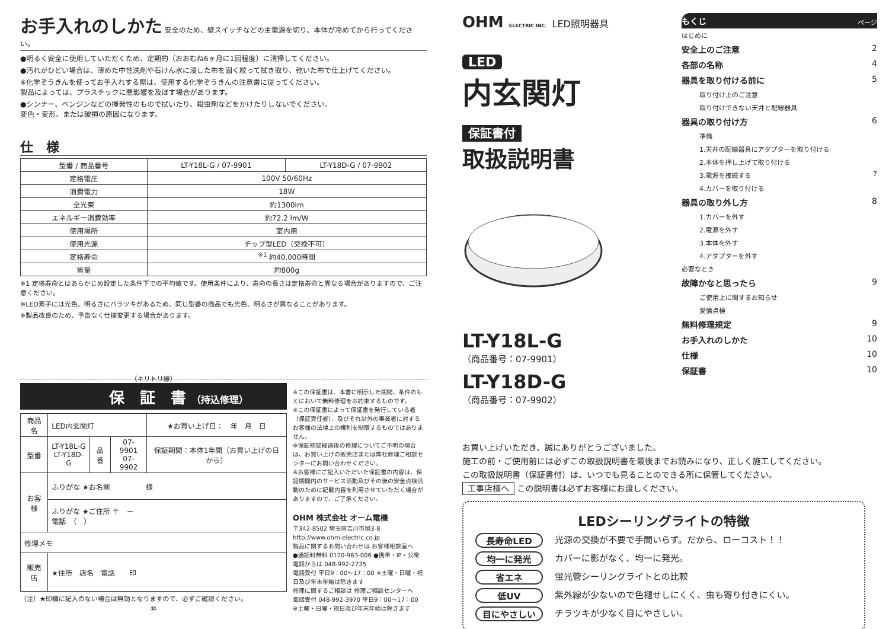お手入れのしかた
安全のため、壁スイッチなどの主電源を切り、本体が冷めてから行ってください。
●明るく安全に使用していただくため、定期的（おおむね6ヶ月に1回程度）に清掃してください。
●汚れがひどい場合は、薄めた中性洗剤や石けん水に浸した布を固く絞って拭き取り、乾いた布で仕上げてください。
※化学ぞうきんを使ってお手入れする際は、使用する化学ぞうきんの注意書に従ってください。
製品によっては、プラスチックに悪影響を及ぼす場合があります。
●シンナー、ベンジンなどの揮発性のもので拭いたり、殺虫剤などをかけたりしないでください。
変色・変形、または破損の原因になります。
仕　様
| 型番 / 商品番号 | LT-Y18L-G / 07-9901 | LT-Y18D-G / 07-9902 |
| 定格電圧 | 100V 50/60Hz | |
| 消費電力 | 18W | |
| 全光束 | 約1300lm | |
| エネルギー消費効率 | 約72.2 lm/W | |
| 使用場所 | 室内用 | |
| 使用光源 | チップ型LED（交換不可） | |
| 定格寿命 | <sup>※1</sup> 約40,000時間 | |
| 質量 | 約800g | |
※1 定格寿命とはあらかじめ設定した条件下での平均値です。使用条件により、寿命の長さは定格寿命と異なる場合がありますので、ご注意ください。
※LED素子には光色、明るさにバラツキがあるため、同じ型番の商品でも光色、明るさが異なることがあります。
※製品改良のため、予告なく仕様変更する場合があります。
（キリトリ線）
保　証　書 （持込修理）
| 商品名 | LED内玄関灯 | | | ★お買い上げ日： 年 月 日 |
| 型番 | LT-Y18L-G LT-Y18D-G | 品番 | 07-9901 07-9902 | 保証期間：本体1年間（お買い上げの日から） |
| お客様 | ふりがな ★お名前 様 | | | |
| | ふりがな ★ご住所 〒 － 電話 （ ） | | | |
| 修理メモ | | | | |
| 販売店 | ★住所 店名 電話 印 | | | |
（注）★印欄に記入のない場合は無効となりますので、必ずご確認ください。
⑩
※この保証書は、本書に明示した期間、条件のもとにおいて無料修理をお約束するものです。
※この保証書によって保証書を発行している者（保証責任者）、及びそれ以外の事業者に対するお客様の法律上の権利を制限するものではありません。
※保証期間経過後の修理についてご不明の場合は、お買い上げの販売店または弊社修理ご相談センターにお問い合わせください。
※お客様にご記入いただいた保証書の内容は、保証期間内のサービス活動及びその後の安全点検活動のために記載内容を利用させていただく場合がありますので、ご了承ください。
OHM 株式会社 オーム電機
〒342-8502 埼玉県吉川市旭3-8
http://www.ohm-electric.co.jp
製品に関するお問い合わせは お客様相談室へ
●通話料無料 0120-963-006 ●携帯・IP・公衆電話からは 048-992-2735
電話受付 平日9：00〜17：00 ※土曜・日曜・祝日及び年末年始は除きます
修理に関するご相談は 修理ご相談センターへ
電話受付 048-992-3970 平日9：00〜17：00 ※土曜・日曜・祝日及び年末年始は除きます
OHM ELECTRIC INC. LED照明器具
LED
内玄関灯
保証書付
取扱説明書
LT-Y18L-G
（商品番号：07-9901）
LT-Y18D-G
（商品番号：07-9902）
お買い上げいただき、誠にありがとうございました。
施工の前・ご使用前には必ずこの取扱説明書を最後までお読みになり、正しく施工してください。
この取扱説明書（保証書付）は、いつでも見ることのできる所に保管してください。
工事店様へ この説明書は必ずお客様にお渡しください。
LEDシーリングライトの特徴
長寿命LED 光源の交換が不要で手間いらず。だから、ローコスト！！
均一に発光 カバーに影がなく、均一に発光。
省エネ 蛍光管シーリングライトとの比較
低UV 紫外線が少ないので色褪せしにくく、虫も寄り付きにくい。
目にやさしい チラツキが少なく目にやさしい。
もくじ ページ
はじめに
安全上のご注意 2
各部の名称 4
器具を取り付ける前に 5
取り付け上のご注意
取り付けできない天井と配線器具
器具の取り付け方 6
準備
1.天井の配線器具にアダプターを取り付ける
2.本体を押し上げて取り付ける
3.電源を接続する 7
4.カバーを取り付ける
器具の取り外し方 8
1.カバーを外す
2.電源を外す
3.本体を外す
4.アダプターを外す
必要なとき
故障かなと思ったら 9
ご使用上に関するお知らせ
愛情点検
無料修理規定 9
お手入れのしかた 10
仕様 10
保証書 10